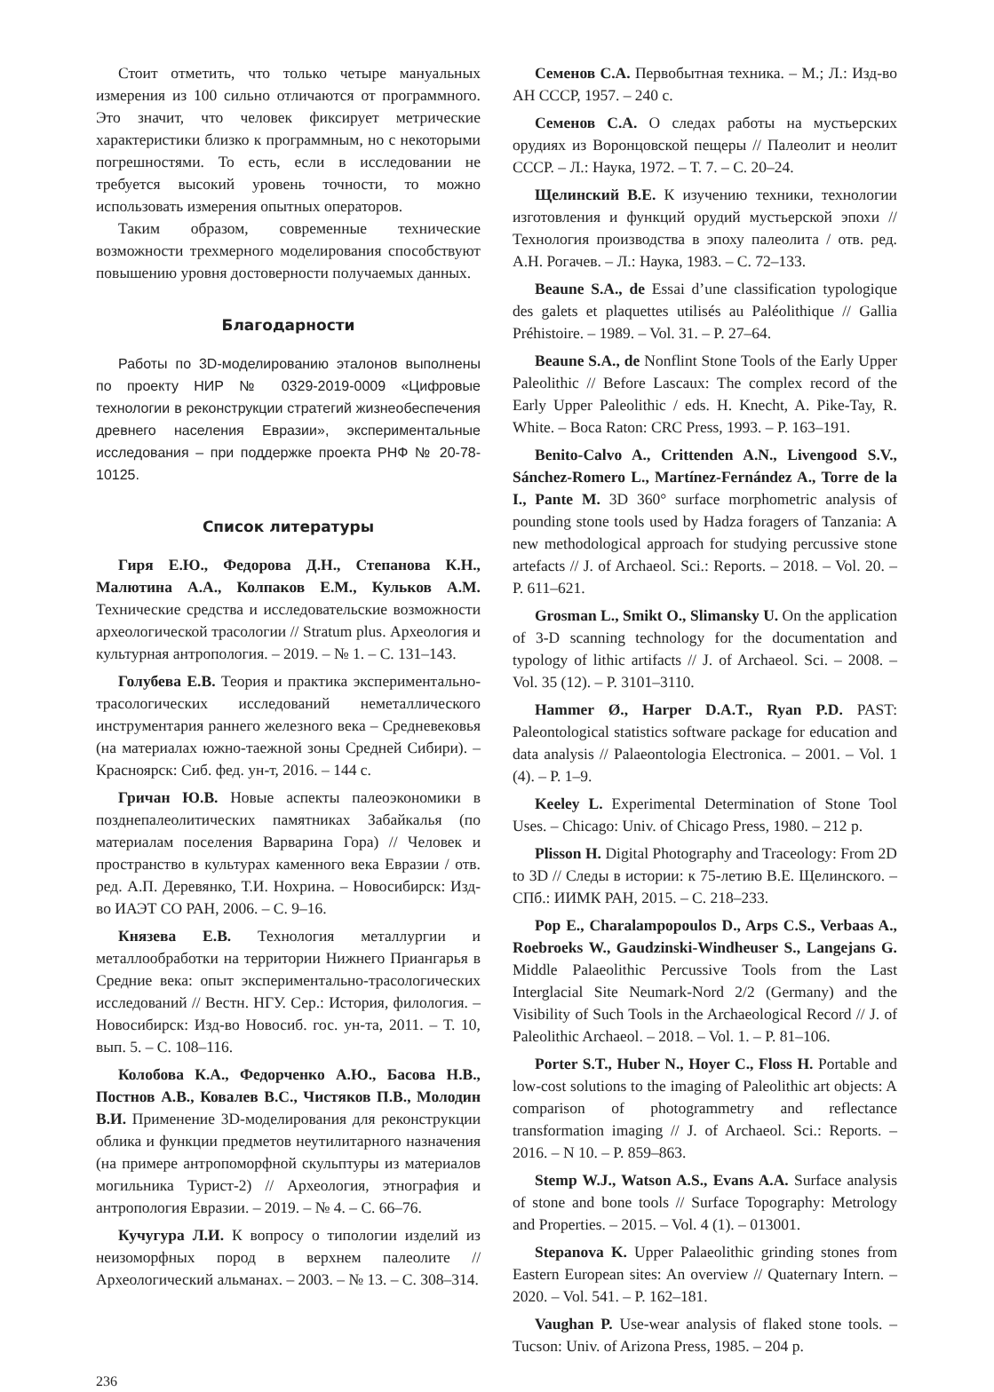Стоит отметить, что только четыре мануальных измерения из 100 сильно отличаются от программного. Это значит, что человек фиксирует метрические характеристики близко к программным, но с некоторыми погрешностями. То есть, если в исследовании не требуется высокий уровень точности, то можно использовать измерения опытных операторов.
Таким образом, современные технические возможности трехмерного моделирования способствуют повышению уровня достоверности получаемых данных.
Благодарности
Работы по 3D-моделированию эталонов выполнены по проекту НИР № 0329-2019-0009 «Цифровые технологии в реконструкции стратегий жизнеобеспечения древнего населения Евразии», экспериментальные исследования – при поддержке проекта РНФ № 20-78-10125.
Список литературы
Гиря Е.Ю., Федорова Д.Н., Степанова К.Н., Малютина А.А., Колпаков Е.М., Кульков А.М. Технические средства и исследовательские возможности археологической трасологии // Stratum plus. Археология и культурная антропология. – 2019. – № 1. – С. 131–143.
Голубева Е.В. Теория и практика экспериментально-трасологических исследований неметаллического инструментария раннего железного века – Средневековья (на материалах южно-таежной зоны Средней Сибири). – Красноярск: Сиб. фед. ун-т, 2016. – 144 с.
Гричан Ю.В. Новые аспекты палеоэкономики в позднепалеолитических памятниках Забайкалья (по материалам поселения Варварина Гора) // Человек и пространство в культурах каменного века Евразии / отв. ред. А.П. Деревянко, Т.И. Нохрина. – Новосибирск: Изд-во ИАЭТ СО РАН, 2006. – С. 9–16.
Князева Е.В. Технология металлургии и металлообработки на территории Нижнего Приангарья в Средние века: опыт экспериментально-трасологических исследований // Вестн. НГУ. Сер.: История, филология. – Новосибирск: Изд-во Новосиб. гос. ун-та, 2011. – Т. 10, вып. 5. – С. 108–116.
Колобова К.А., Федорченко А.Ю., Басова Н.В., Постнов А.В., Ковалев В.С., Чистяков П.В., Молодин В.И. Применение 3D-моделирования для реконструкции облика и функции предметов неутилитарного назначения (на примере антропоморфной скульптуры из материалов могильника Турист-2) // Археология, этнография и антропология Евразии. – 2019. – № 4. – С. 66–76.
Кучугура Л.И. К вопросу о типологии изделий из неизоморфных пород в верхнем палеолите // Археологический альманах. – 2003. – № 13. – С. 308–314.
Семенов С.А. Первобытная техника. – М.; Л.: Изд-во АН СССР, 1957. – 240 с.
Семенов С.А. О следах работы на мустьерских орудиях из Воронцовской пещеры // Палеолит и неолит СССР. – Л.: Наука, 1972. – Т. 7. – С. 20–24.
Щелинский В.Е. К изучению техники, технологии изготовления и функций орудий мустьерской эпохи // Технология производства в эпоху палеолита / отв. ред. А.Н. Рогачев. – Л.: Наука, 1983. – С. 72–133.
Beaune S.A., de Essai d’une classification typologique des galets et plaquettes utilisés au Paléolithique // Gallia Préhistoire. – 1989. – Vol. 31. – P. 27–64.
Beaune S.A., de Nonflint Stone Tools of the Early Upper Paleolithic // Before Lascaux: The complex record of the Early Upper Paleolithic / eds. H. Knecht, A. Pike-Tay, R. White. – Boca Raton: CRC Press, 1993. – P. 163–191.
Benito-Calvo A., Crittenden A.N., Livengood S.V., Sánchez-Romero L., Martínez-Fernández A., Torre de la I., Pante M. 3D 360° surface morphometric analysis of pounding stone tools used by Hadza foragers of Tanzania: A new methodological approach for studying percussive stone artefacts // J. of Archaeol. Sci.: Reports. – 2018. – Vol. 20. – P. 611–621.
Grosman L., Smikt O., Slimansky U. On the application of 3-D scanning technology for the documentation and typology of lithic artifacts // J. of Archaeol. Sci. – 2008. – Vol. 35 (12). – P. 3101–3110.
Hammer Ø., Harper D.A.T., Ryan P.D. PAST: Paleontological statistics software package for education and data analysis // Palaeontologia Electronica. – 2001. – Vol. 1 (4). – P. 1–9.
Keeley L. Experimental Determination of Stone Tool Uses. – Chicago: Univ. of Chicago Press, 1980. – 212 p.
Plisson H. Digital Photography and Traceology: From 2D to 3D // Следы в истории: к 75-летию В.Е. Щелинского. – СПб.: ИИМК РАН, 2015. – С. 218–233.
Pop E., Charalampopoulos D., Arps C.S., Verbaas A., Roebroeks W., Gaudzinski-Windheuser S., Langejans G. Middle Palaeolithic Percussive Tools from the Last Interglacial Site Neumark-Nord 2/2 (Germany) and the Visibility of Such Tools in the Archaeological Record // J. of Paleolithic Archaeol. – 2018. – Vol. 1. – P. 81–106.
Porter S.T., Huber N., Hoyer C., Floss H. Portable and low-cost solutions to the imaging of Paleolithic art objects: A comparison of photogrammetry and reflectance transformation imaging // J. of Archaeol. Sci.: Reports. – 2016. – N 10. – P. 859–863.
Stemp W.J., Watson A.S., Evans A.A. Surface analysis of stone and bone tools // Surface Topography: Metrology and Properties. – 2015. – Vol. 4 (1). – 013001.
Stepanova K. Upper Palaeolithic grinding stones from Eastern European sites: An overview // Quaternary Intern. – 2020. – Vol. 541. – P. 162–181.
Vaughan P. Use-wear analysis of flaked stone tools. – Tucson: Univ. of Arizona Press, 1985. – 204 p.
236